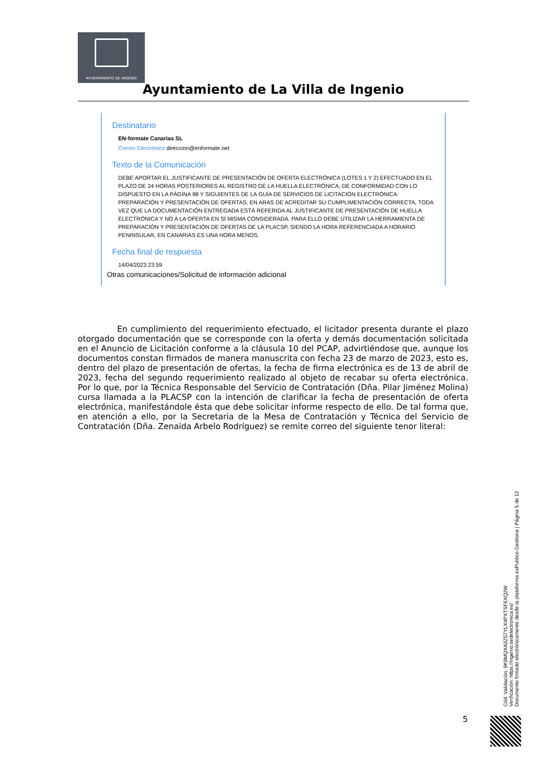AYUNTAMIENTO DE INGENIO
Ayuntamiento de La Villa de Ingenio
Destinatario
EN-formate Canarias SL
Correo Electrónico direccion@enformate.net
Texto de la Comunicación
DEBE APORTAR EL JUSTIFICANTE DE PRESENTACIÓN DE OFERTA ELECTRÓNICA (LOTES 1 Y 2) EFECTUADO EN EL PLAZO DE 24 HORAS POSTERIORES AL REGISTRO DE LA HUELLA ELECTRÓNICA; DE CONFORMIDAD CON LO DISPUESTO EN LA PÁGINA 98 Y SIGUIENTES DE LA GUÍA DE SERVICIOS DE LICITACIÓN ELECTRÓNICA: PREPARACIÓN Y PRESENTACIÓN DE OFERTAS; EN ARAS DE ACREDITAR SU CUMPLIMENTACIÓN CORRECTA, TODA VEZ QUE LA DOCUMENTACIÓN ENTREGADA ESTÁ REFERIDA AL JUSTIFICANTE DE PRESENTACIÓN DE HUELLA ELECTRÓNICA Y NO A LA OFERTA EN SÍ MISMA CONSIDERADA. PARA ELLO DEBE UTILIZAR LA HERRAMIENTA DE PREPARACIÓN Y PRESENTACIÓN DE OFERTAS DE LA PLACSP, SIENDO LA HORA REFERENCIADA A HORARIO PENINSULAR, EN CANARIAS ES UNA HORA MENOS.
Fecha final de respuesta
14/04/2023 23:59
Otras comunicaciones/Solicitud de información adicional
En cumplimiento del requerimiento efectuado, el licitador presenta durante el plazo otorgado documentación que se corresponde con la oferta y demás documentación solicitada en el Anuncio de Licitación conforme a la cláusula 10 del PCAP, advirtiéndose que, aunque los documentos constan firmados de manera manuscrita con fecha 23 de marzo de 2023, esto es, dentro del plazo de presentación de ofertas, la fecha de firma electrónica es de 13 de abril de 2023, fecha del segundo requerimiento realizado al objeto de recabar su oferta electrónica. Por lo que, por la Técnica Responsable del Servicio de Contratación (Dña. Pilar Jiménez Molina) cursa llamada a la PLACSP con la intención de clarificar la fecha de presentación de oferta electrónica, manifestándole ésta que debe solicitar informe respecto de ello. De tal forma que, en atención a ello, por la Secretaria de la Mesa de Contratación y Técnica del Servicio de Contratación (Dña. Zenaida Arbelo Rodríguez) se remite correo del siguiente tenor literal:
Cód. Validación: 9K9MQXA3Z57YLX4PXTSF6XQ2W
Verificación: https://ingenio.sedelectronica.es/
Documento firmado electrónicamente desde la plataforma esPublico Gestiona | Página 5 de 12
5